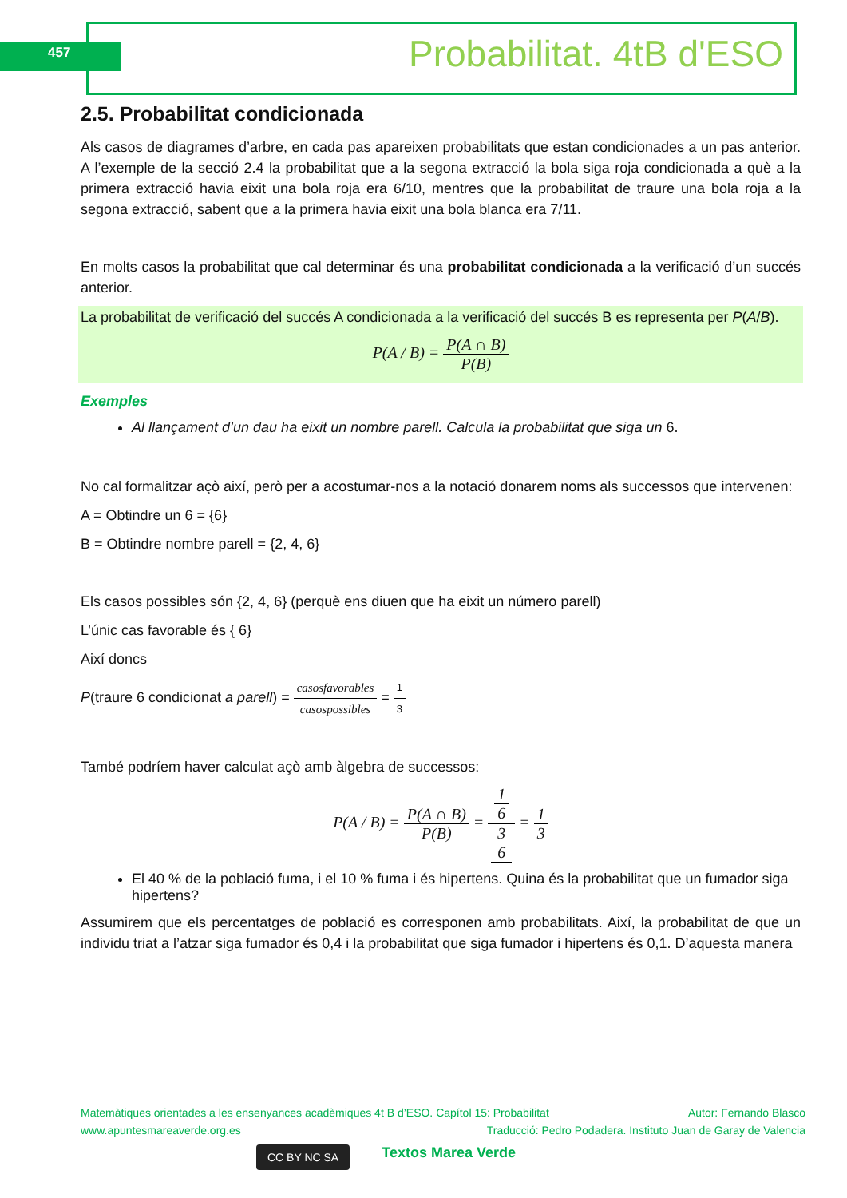457 Probabilitat. 4tB d'ESO
2.5. Probabilitat condicionada
Als casos de diagrames d’arbre, en cada pas apareixen probabilitats que estan condicionades a un pas anterior. A l’exemple de la secció 2.4 la probabilitat que a la segona extracció la bola siga roja condicionada a què a la primera extracció havia eixit una bola roja era 6/10, mentres que la probabilitat de traure una bola roja a la segona extracció, sabent que a la primera havia eixit una bola blanca era 7/11.
En molts casos la probabilitat que cal determinar és una probabilitat condicionada a la verificació d’un succés anterior.
La probabilitat de verificació del succés A condicionada a la verificació del succés B es representa per P(A/B).
P(A / B) = P(A ∩ B) P(B)
Exemples
Al llançament d’un dau ha eixit un nombre parell. Calcula la probabilitat que siga un 6.
No cal formalitzar açò així, però per a acostumar-nos a la notació donarem noms als successos que intervenen:
A = Obtindre un 6 = {6}
B = Obtindre nombre parell = {2, 4, 6}
Els casos possibles són {2, 4, 6} (perquè ens diuen que ha eixit un número parell)
L’únic cas favorable és { 6}
Així doncs
P(traure 6 condicionat a parell) = casosfavorables casospossibles = 1 3
També podríem haver calculat açò amb àlgebra de successos:
P(A / B) = P(A ∩ B) P(B) = 1
6 3
6 = 1 3
El 40 % de la població fuma, i el 10 % fuma i és hipertens. Quina és la probabilitat que un fumador siga hipertens?
Assumirem que els percentatges de població es corresponen amb probabilitats. Així, la probabilitat de que un individu triat a l’atzar siga fumador és 0,4 i la probabilitat que siga fumador i hipertens és 0,1. D’aquesta manera
Matemàtiques orientades a les ensenyances acadèmiques 4t B d’ESO. Capítol 15: Probabilitat Autor: Fernando Blasco
www.apuntesmareaverde.org.es Traducció: Pedro Podadera. Instituto Juan de Garay de Valencia
CC BY NC SA Textos Marea Verde